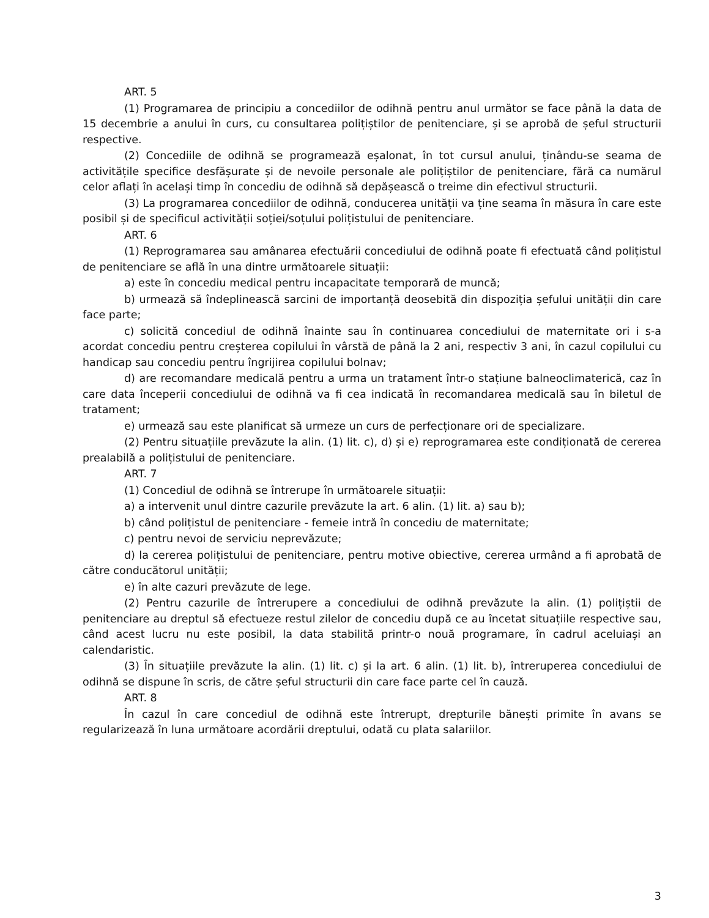ART. 5
(1) Programarea de principiu a concediilor de odihnă pentru anul următor se face până la data de 15 decembrie a anului în curs, cu consultarea polițiștilor de penitenciare, și se aprobă de șeful structurii respective.
(2) Concediile de odihnă se programează eșalonat, în tot cursul anului, ținându-se seama de activitățile specifice desfășurate și de nevoile personale ale polițiștilor de penitenciare, fără ca numărul celor aflați în același timp în concediu de odihnă să depășească o treime din efectivul structurii.
(3) La programarea concediilor de odihnă, conducerea unității va ține seama în măsura în care este posibil și de specificul activității soției/soțului polițistului de penitenciare.
ART. 6
(1) Reprogramarea sau amânarea efectuării concediului de odihnă poate fi efectuată când polițistul de penitenciare se află în una dintre următoarele situații:
a) este în concediu medical pentru incapacitate temporară de muncă;
b) urmează să îndeplinească sarcini de importanță deosebită din dispoziția șefului unității din care face parte;
c) solicită concediul de odihnă înainte sau în continuarea concediului de maternitate ori i s-a acordat concediu pentru creșterea copilului în vârstă de până la 2 ani, respectiv 3 ani, în cazul copilului cu handicap sau concediu pentru îngrijirea copilului bolnav;
d) are recomandare medicală pentru a urma un tratament într-o stațiune balneoclimaterică, caz în care data începerii concediului de odihnă va fi cea indicată în recomandarea medicală sau în biletul de tratament;
e) urmează sau este planificat să urmeze un curs de perfecționare ori de specializare.
(2) Pentru situațiile prevăzute la alin. (1) lit. c), d) și e) reprogramarea este condiționată de cererea prealabilă a polițistului de penitenciare.
ART. 7
(1) Concediul de odihnă se întrerupe în următoarele situații:
a) a intervenit unul dintre cazurile prevăzute la art. 6 alin. (1) lit. a) sau b);
b) când polițistul de penitenciare - femeie intră în concediu de maternitate;
c) pentru nevoi de serviciu neprevăzute;
d) la cererea polițistului de penitenciare, pentru motive obiective, cererea urmând a fi aprobată de către conducătorul unității;
e) în alte cazuri prevăzute de lege.
(2) Pentru cazurile de întrerupere a concediului de odihnă prevăzute la alin. (1) polițiștii de penitenciare au dreptul să efectueze restul zilelor de concediu după ce au încetat situațiile respective sau, când acest lucru nu este posibil, la data stabilită printr-o nouă programare, în cadrul aceluiași an calendaristic.
(3) În situațiile prevăzute la alin. (1) lit. c) și la art. 6 alin. (1) lit. b), întreruperea concediului de odihnă se dispune în scris, de către șeful structurii din care face parte cel în cauză.
ART. 8
În cazul în care concediul de odihnă este întrerupt, drepturile bănești primite în avans se regularizează în luna următoare acordării dreptului, odată cu plata salariilor.
3